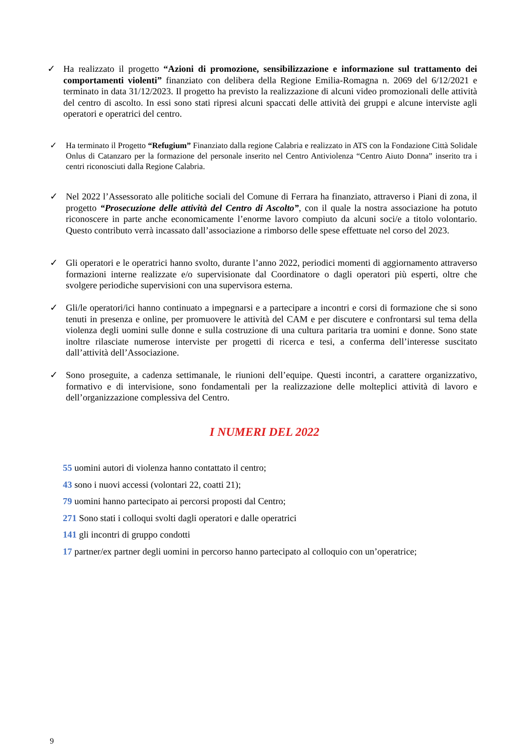✓ Ha realizzato il progetto “Azioni di promozione, sensibilizzazione e informazione sul trattamento dei comportamenti violenti” finanziato con delibera della Regione Emilia-Romagna n. 2069 del 6/12/2021 e terminato in data 31/12/2023. Il progetto ha previsto la realizzazione di alcuni video promozionali delle attività del centro di ascolto. In essi sono stati ripresi alcuni spaccati delle attività dei gruppi e alcune interviste agli operatori e operatrici del centro.
✓ Ha terminato il Progetto “Refugium” Finanziato dalla regione Calabria e realizzato in ATS con la Fondazione Città Solidale Onlus di Catanzaro per la formazione del personale inserito nel Centro Antiviolenza “Centro Aiuto Donna” inserito tra i centri riconosciuti dalla Regione Calabria.
✓ Nel 2022 l’Assessorato alle politiche sociali del Comune di Ferrara ha finanziato, attraverso i Piani di zona, il progetto “Prosecuzione delle attività del Centro di Ascolto”, con il quale la nostra associazione ha potuto riconoscere in parte anche economicamente l’enorme lavoro compiuto da alcuni soci/e a titolo volontario. Questo contributo verrà incassato dall’associazione a rimborso delle spese effettuate nel corso del 2023.
✓ Gli operatori e le operatrici hanno svolto, durante l’anno 2022, periodici momenti di aggiornamento attraverso formazioni interne realizzate e/o supervisionate dal Coordinatore o dagli operatori più esperti, oltre che svolgere periodiche supervisioni con una supervisora esterna.
✓ Gli/le operatori/ici hanno continuato a impegnarsi e a partecipare a incontri e corsi di formazione che si sono tenuti in presenza e online, per promuovere le attività del CAM e per discutere e confrontarsi sul tema della violenza degli uomini sulle donne e sulla costruzione di una cultura paritaria tra uomini e donne. Sono state inoltre rilasciate numerose interviste per progetti di ricerca e tesi, a conferma dell’interesse suscitato dall’attività dell’Associazione.
✓ Sono proseguite, a cadenza settimanale, le riunioni dell’equipe. Questi incontri, a carattere organizzativo, formativo e di intervisione, sono fondamentali per la realizzazione delle molteplici attività di lavoro e dell’organizzazione complessiva del Centro.
I NUMERI DEL 2022
55 uomini autori di violenza hanno contattato il centro;
43 sono i nuovi accessi (volontari 22, coatti 21);
79 uomini hanno partecipato ai percorsi proposti dal Centro;
271 Sono stati i colloqui svolti dagli operatori e dalle operatrici
141 gli incontri di gruppo condotti
17 partner/ex partner degli uomini in percorso hanno partecipato al colloquio con un’operatrice;
9